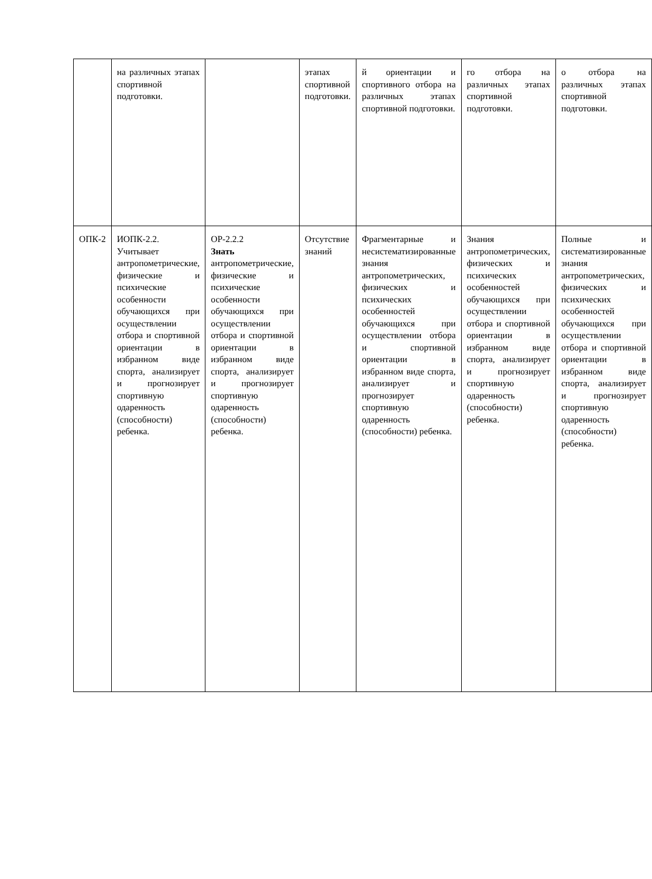| | на различных этапах спортивной подготовки. | | этапах спортивной подготовки. | й ориентации и спортивного отбора на различных этапах спортивной подготовки. | го отбора на различных этапах спортивной подготовки. | о отбора на различных этапах спортивной подготовки. |
| ОПК-2 | ИОПК-2.2. Учитывает антропометрические, физические и психические особенности обучающихся при осуществлении отбора и спортивной ориентации в избранном виде спорта, анализирует и прогнозирует спортивную одаренность (способности) ребенка. | ОР-2.2.2 Знать антропометрические, физические и психические особенности обучающихся при осуществлении отбора и спортивной ориентации в избранном виде спорта, анализирует и прогнозирует спортивную одаренность (способности) ребенка. | Отсутствие знаний | Фрагментарные и несистематизированные знания антропометрических, физических и психических особенностей обучающихся при осуществлении отбора и спортивной ориентации в избранном виде спорта, анализирует и прогнозирует спортивную одаренность (способности) ребенка. | Знания антропометрических, физических и психических особенностей обучающихся при осуществлении отбора и спортивной ориентации в избранном виде спорта, анализирует и прогнозирует спортивную одаренность (способности) ребенка. | Полные и систематизированные знания антропометрических, физических и психических особенностей обучающихся при осуществлении отбора и спортивной ориентации в избранном виде спорта, анализирует и прогнозирует спортивную одаренность (способности) ребенка. |